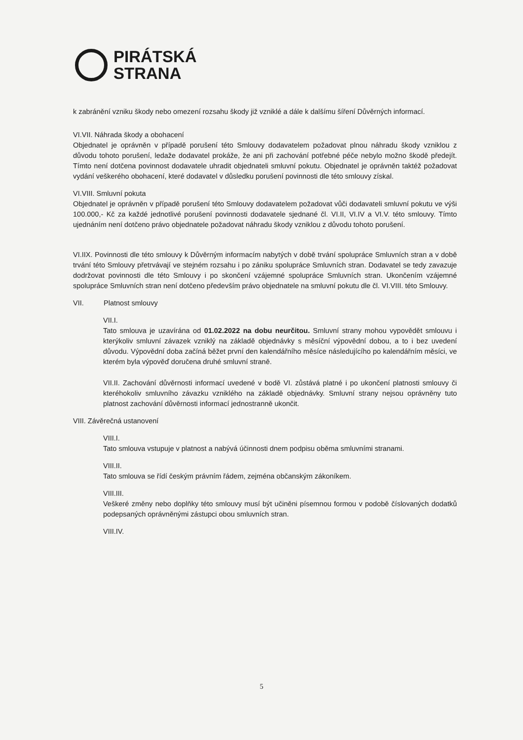PIRÁTSKÁ
STRANA
k zabránění vzniku škody nebo omezení rozsahu škody již vzniklé a dále k dalšímu šíření Důvěrných informací.
VI.VII. Náhrada škody a obohacení
Objednatel je oprávněn v případě porušení této Smlouvy dodavatelem požadovat plnou náhradu škody vzniklou z důvodu tohoto porušení, ledaže dodavatel prokáže, že ani při zachování potřebné péče nebylo možno škodě předejít. Tímto není dotčena povinnost dodavatele uhradit objednateli smluvní pokutu. Objednatel je oprávněn taktéž požadovat vydání veškerého obohacení, které dodavatel v důsledku porušení povinnosti dle této smlouvy získal.
VI.VIII. Smluvní pokuta
Objednatel je oprávněn v případě porušení této Smlouvy dodavatelem požadovat vůči dodavateli smluvní pokutu ve výši 100.000,- Kč za každé jednotlivé porušení povinnosti dodavatele sjednané čl. VI.II, VI.IV a VI.V. této smlouvy. Tímto ujednáním není dotčeno právo objednatele požadovat náhradu škody vzniklou z důvodu tohoto porušení.
VI.IIX. Povinnosti dle této smlouvy k Důvěrným informacím nabytých v době trvání spolupráce Smluvních stran a v době trvání této Smlouvy přetrvávají ve stejném rozsahu i po zániku spolupráce Smluvních stran. Dodavatel se tedy zavazuje dodržovat povinnosti dle této Smlouvy i po skončení vzájemné spolupráce Smluvních stran. Ukončením vzájemné spolupráce Smluvních stran není dotčeno především právo objednatele na smluvní pokutu dle čl. VI.VIII. této Smlouvy.
VII. Platnost smlouvy
VII.I.
Tato smlouva je uzavírána od 01.02.2022 na dobu neurčitou. Smluvní strany mohou vypovědět smlouvu i kterýkoliv smluvní závazek vzniklý na základě objednávky s měsíční výpovědní dobou, a to i bez uvedení důvodu. Výpovědní doba začíná běžet první den kalendářního měsíce následujícího po kalendářním měsíci, ve kterém byla výpověď doručena druhé smluvní straně.
VII.II. Zachování důvěrnosti informací uvedené v bodě VI. zůstává platné i po ukončení platnosti smlouvy či kteréhokoliv smluvního závazku vzniklého na základě objednávky. Smluvní strany nejsou oprávněny tuto platnost zachování důvěrnosti informací jednostranně ukončit.
VIII. Závěrečná ustanovení
VIII.I.
Tato smlouva vstupuje v platnost a nabývá účinnosti dnem podpisu oběma smluvními stranami.
VIII.II.
Tato smlouva se řídí českým právním řádem, zejména občanským zákoníkem.
VIII.III.
Veškeré změny nebo doplňky této smlouvy musí být učiněni písemnou formou v podobě číslovaných dodatků podepsaných oprávněnými zástupci obou smluvních stran.
VIII.IV.
5